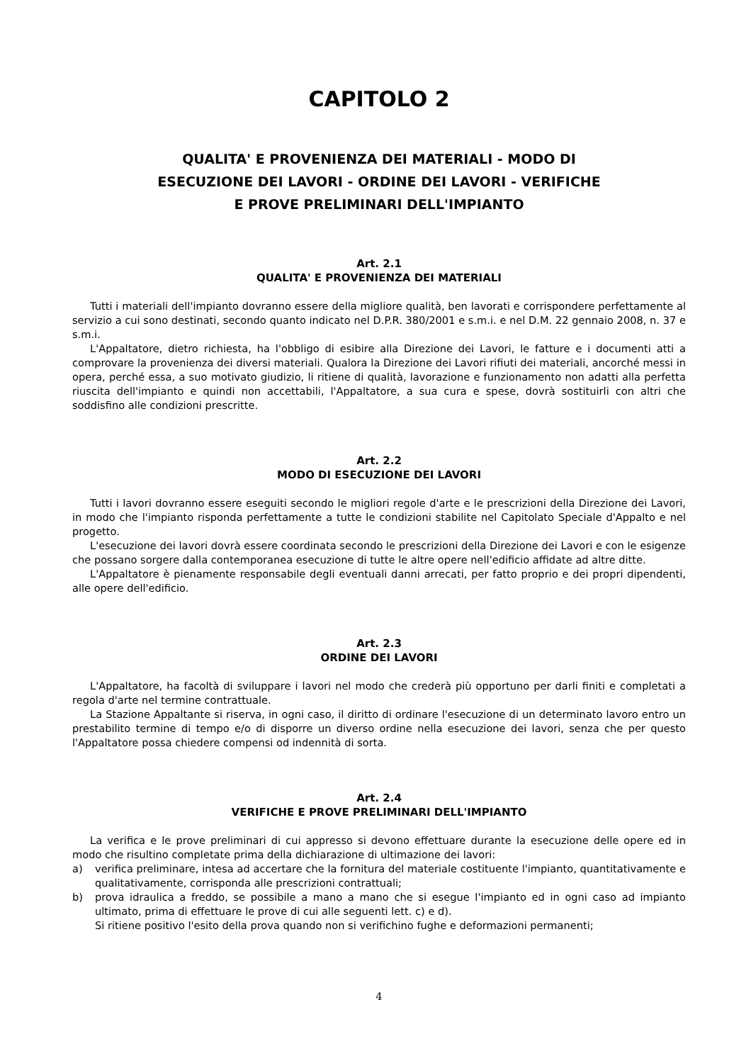CAPITOLO 2
QUALITA' E PROVENIENZA DEI MATERIALI - MODO DI
ESECUZIONE DEI LAVORI - ORDINE DEI LAVORI - VERIFICHE
E PROVE PRELIMINARI DELL'IMPIANTO
Art. 2.1
QUALITA' E PROVENIENZA DEI MATERIALI
Tutti i materiali dell'impianto dovranno essere della migliore qualità, ben lavorati e corrispondere perfettamente al servizio a cui sono destinati, secondo quanto indicato nel D.P.R. 380/2001 e s.m.i. e nel D.M. 22 gennaio 2008, n. 37 e s.m.i.
L'Appaltatore, dietro richiesta, ha l'obbligo di esibire alla Direzione dei Lavori, le fatture e i documenti atti a comprovare la provenienza dei diversi materiali. Qualora la Direzione dei Lavori rifiuti dei materiali, ancorché messi in opera, perché essa, a suo motivato giudizio, li ritiene di qualità, lavorazione e funzionamento non adatti alla perfetta riuscita dell'impianto e quindi non accettabili, l'Appaltatore, a sua cura e spese, dovrà sostituirli con altri che soddisfino alle condizioni prescritte.
Art. 2.2
MODO DI ESECUZIONE DEI LAVORI
Tutti i lavori dovranno essere eseguiti secondo le migliori regole d'arte e le prescrizioni della Direzione dei Lavori, in modo che l'impianto risponda perfettamente a tutte le condizioni stabilite nel Capitolato Speciale d'Appalto e nel progetto.
L'esecuzione dei lavori dovrà essere coordinata secondo le prescrizioni della Direzione dei Lavori e con le esigenze che possano sorgere dalla contemporanea esecuzione di tutte le altre opere nell'edificio affidate ad altre ditte.
L'Appaltatore è pienamente responsabile degli eventuali danni arrecati, per fatto proprio e dei propri dipendenti, alle opere dell'edificio.
Art. 2.3
ORDINE DEI LAVORI
L'Appaltatore, ha facoltà di sviluppare i lavori nel modo che crederà più opportuno per darli finiti e completati a regola d'arte nel termine contrattuale.
La Stazione Appaltante si riserva, in ogni caso, il diritto di ordinare l'esecuzione di un determinato lavoro entro un prestabilito termine di tempo e/o di disporre un diverso ordine nella esecuzione dei lavori, senza che per questo l'Appaltatore possa chiedere compensi od indennità di sorta.
Art. 2.4
VERIFICHE E PROVE PRELIMINARI DELL'IMPIANTO
La verifica e le prove preliminari di cui appresso si devono effettuare durante la esecuzione delle opere ed in modo che risultino completate prima della dichiarazione di ultimazione dei lavori:
a) verifica preliminare, intesa ad accertare che la fornitura del materiale costituente l'impianto, quantitativamente e qualitativamente, corrisponda alle prescrizioni contrattuali;
b) prova idraulica a freddo, se possibile a mano a mano che si esegue l'impianto ed in ogni caso ad impianto ultimato, prima di effettuare le prove di cui alle seguenti lett. c) e d).
Si ritiene positivo l'esito della prova quando non si verifichino fughe e deformazioni permanenti;
4